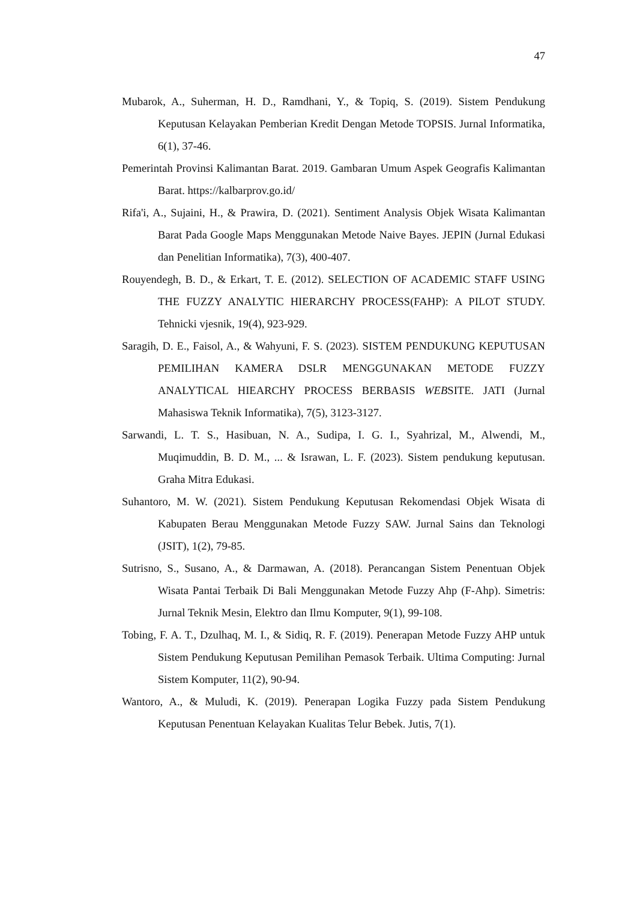47
Mubarok, A., Suherman, H. D., Ramdhani, Y., & Topiq, S. (2019). Sistem Pendukung Keputusan Kelayakan Pemberian Kredit Dengan Metode TOPSIS. Jurnal Informatika, 6(1), 37-46.
Pemerintah Provinsi Kalimantan Barat. 2019. Gambaran Umum Aspek Geografis Kalimantan Barat. https://kalbarprov.go.id/
Rifa'i, A., Sujaini, H., & Prawira, D. (2021). Sentiment Analysis Objek Wisata Kalimantan Barat Pada Google Maps Menggunakan Metode Naive Bayes. JEPIN (Jurnal Edukasi dan Penelitian Informatika), 7(3), 400-407.
Rouyendegh, B. D., & Erkart, T. E. (2012). SELECTION OF ACADEMIC STAFF USING THE FUZZY ANALYTIC HIERARCHY PROCESS(FAHP): A PILOT STUDY. Tehnicki vjesnik, 19(4), 923-929.
Saragih, D. E., Faisol, A., & Wahyuni, F. S. (2023). SISTEM PENDUKUNG KEPUTUSAN PEMILIHAN KAMERA DSLR MENGGUNAKAN METODE FUZZY ANALYTICAL HIEARCHY PROCESS BERBASIS WEBSITE. JATI (Jurnal Mahasiswa Teknik Informatika), 7(5), 3123-3127.
Sarwandi, L. T. S., Hasibuan, N. A., Sudipa, I. G. I., Syahrizal, M., Alwendi, M., Muqimuddin, B. D. M., ... & Israwan, L. F. (2023). Sistem pendukung keputusan. Graha Mitra Edukasi.
Suhantoro, M. W. (2021). Sistem Pendukung Keputusan Rekomendasi Objek Wisata di Kabupaten Berau Menggunakan Metode Fuzzy SAW. Jurnal Sains dan Teknologi (JSIT), 1(2), 79-85.
Sutrisno, S., Susano, A., & Darmawan, A. (2018). Perancangan Sistem Penentuan Objek Wisata Pantai Terbaik Di Bali Menggunakan Metode Fuzzy Ahp (F-Ahp). Simetris: Jurnal Teknik Mesin, Elektro dan Ilmu Komputer, 9(1), 99-108.
Tobing, F. A. T., Dzulhaq, M. I., & Sidiq, R. F. (2019). Penerapan Metode Fuzzy AHP untuk Sistem Pendukung Keputusan Pemilihan Pemasok Terbaik. Ultima Computing: Jurnal Sistem Komputer, 11(2), 90-94.
Wantoro, A., & Muludi, K. (2019). Penerapan Logika Fuzzy pada Sistem Pendukung Keputusan Penentuan Kelayakan Kualitas Telur Bebek. Jutis, 7(1).